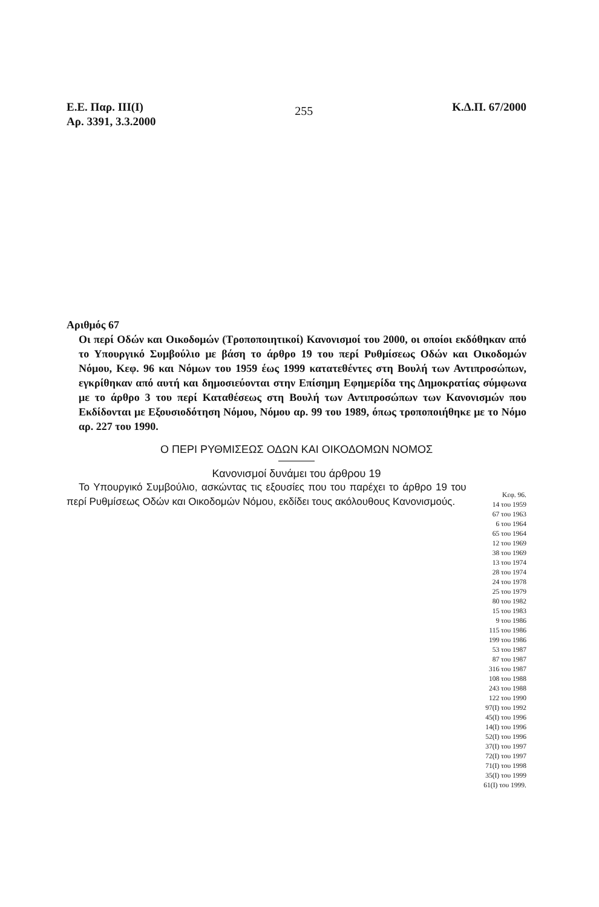Ε.Ε. Παρ. ΙΙΙ(Ι)
Αρ. 3391, 3.3.2000
255
Κ.Δ.Π. 67/2000
Αριθμός 67
Οι περί Οδών και Οικοδομών (Τροποποιητικοί) Κανονισμοί του 2000, οι οποίοι εκδόθηκαν από το Υπουργικό Συμβούλιο με βάση το άρθρο 19 του περί Ρυθμίσεως Οδών και Οικοδομών Νόμου, Κεφ. 96 και Νόμων του 1959 έως 1999 κατατεθέντες στη Βουλή των Αντιπροσώπων, εγκρίθηκαν από αυτή και δημοσιεύονται στην Επίσημη Εφημερίδα της Δημοκρατίας σύμφωνα με το άρθρο 3 του περί Καταθέσεως στη Βουλή των Αντιπροσώπων των Κανονισμών που Εκδίδονται με Εξουσιοδότηση Νόμου, Νόμου αρ. 99 του 1989, όπως τροποποιήθηκε με το Νόμο αρ. 227 του 1990.
Ο ΠΕΡΙ ΡΥΘΜΙΣΕΩΣ ΟΔΩΝ ΚΑΙ ΟΙΚΟΔΟΜΩΝ ΝΟΜΟΣ
Κανονισμοί δυνάμει του άρθρου 19
Το Υπουργικό Συμβούλιο, ασκώντας τις εξουσίες που του παρέχει το άρθρο 19 του περί Ρυθμίσεως Οδών και Οικοδομών Νόμου, εκδίδει τους ακόλουθους Κανονισμούς.
Κεφ. 96.
14 του 1959
67 του 1963
6 του 1964
65 του 1964
12 του 1969
38 του 1969
13 του 1974
28 του 1974
24 του 1978
25 του 1979
80 του 1982
15 του 1983
9 του 1986
115 του 1986
199 του 1986
53 του 1987
87 του 1987
316 του 1987
108 του 1988
243 του 1988
122 του 1990
97(Ι) του 1992
45(Ι) του 1996
14(Ι) του 1996
52(Ι) του 1996
37(Ι) του 1997
72(Ι) του 1997
71(Ι) του 1998
35(Ι) του 1999
61(Ι) του 1999.